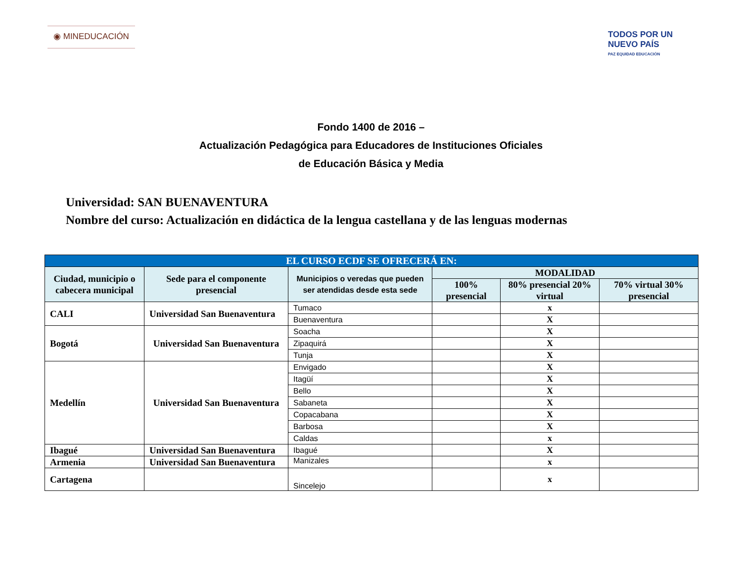◉ MINEDUCACIÓN
TODOS POR UN
NUEVO PAÍS
PAZ EQUIDAD EDUCACIÓN
Fondo 1400 de 2016 –
Actualización Pedagógica para Educadores de Instituciones Oficiales
de Educación Básica y Media
Universidad: SAN BUENAVENTURA
Nombre del curso: Actualización en didáctica de la lengua castellana y de las lenguas modernas
| EL CURSO ECDF SE OFRECERÁ EN: | | | | | |
| Ciudad, municipio o cabecera municipal | Sede para el componente presencial | Municipios o veredas que pueden ser atendidas desde esta sede | MODALIDAD | | |
| | | | 100% presencial | 80% presencial 20% virtual | 70% virtual 30% presencial |
| CALI | Universidad San Buenaventura | Tumaco | | x | |
| | | Buenaventura | | X | |
| Bogotá | Universidad San Buenaventura | Soacha | | X | |
| | | Zipaquirá | | X | |
| | | Tunja | | X | |
| Medellín | Universidad San Buenaventura | Envigado | | X | |
| | | Itagüí | | X | |
| | | Bello | | X | |
| | | Sabaneta | | X | |
| | | Copacabana | | X | |
| | | Barbosa | | X | |
| | | Caldas | | x | |
| Ibagué | Universidad San Buenaventura | Ibagué | | X | |
| Armenia | Universidad San Buenaventura | Manizales | | x | |
| Cartagena | | Sincelejo | | x | |